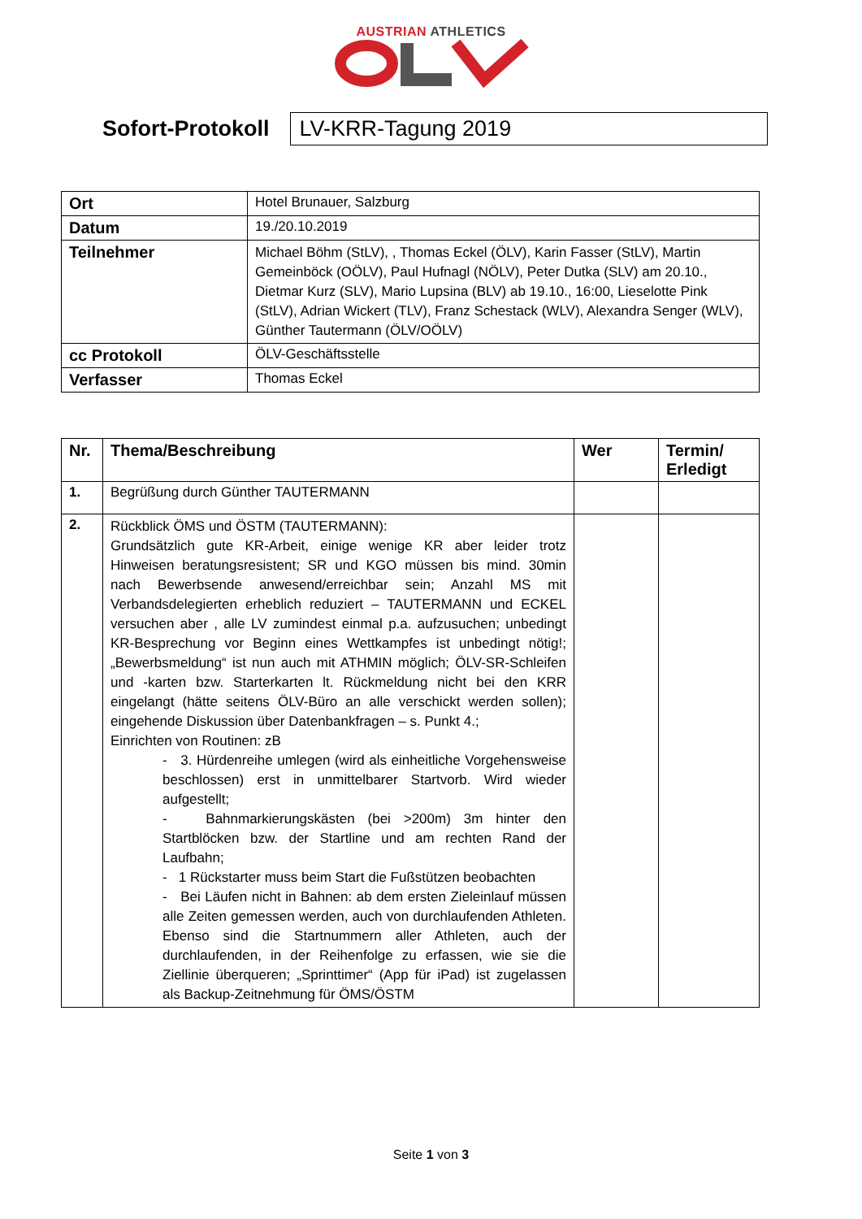AUSTRIAN ATHLETICS
Sofort-Protokoll
LV-KRR-Tagung 2019
| Ort | Hotel Brunauer, Salzburg |
| Datum | 19./20.10.2019 |
| Teilnehmer | Michael Böhm (StLV), , Thomas Eckel (ÖLV), Karin Fasser (StLV), Martin Gemeinböck (OÖLV), Paul Hufnagl (NÖLV), Peter Dutka (SLV) am 20.10., Dietmar Kurz (SLV), Mario Lupsina (BLV) ab 19.10., 16:00, Lieselotte Pink (StLV), Adrian Wickert (TLV), Franz Schestack (WLV), Alexandra Senger (WLV), Günther Tautermann (ÖLV/OÖLV) |
| cc Protokoll | ÖLV-Geschäftsstelle |
| Verfasser | Thomas Eckel |
| Nr. | Thema/Beschreibung | Wer | Termin/ Erledigt |
| --- | --- | --- | --- |
| 1. | Begrüßung durch Günther TAUTERMANN | | |
| 2. | Rückblick ÖMS und ÖSTM (TAUTERMANN): Grundsätzlich gute KR-Arbeit, einige wenige KR aber leider trotz Hinweisen beratungsresistent; SR und KGO müssen bis mind. 30min nach Bewerbsende anwesend/erreichbar sein; Anzahl MS mit Verbandsdelegierten erheblich reduziert – TAUTERMANN und ECKEL versuchen aber , alle LV zumindest einmal p.a. aufzusuchen; unbedingt KR-Besprechung vor Beginn eines Wettkampfes ist unbedingt nötig!; „Bewerbsmeldung“ ist nun auch mit ATHMIN möglich; ÖLV-SR-Schleifen und -karten bzw. Starterkarten lt. Rückmeldung nicht bei den KRR eingelangt (hätte seitens ÖLV-Büro an alle verschickt werden sollen); eingehende Diskussion über Datenbankfragen – s. Punkt 4.; Einrichten von Routinen: zB - 3. Hürdenreihe umlegen (wird als einheitliche Vorgehensweise beschlossen) erst in unmittelbarer Startvorb. Wird wieder aufgestellt; - Bahnmarkierungskästen (bei >200m) 3m hinter den Startblöcken bzw. der Startline und am rechten Rand der Laufbahn; - 1 Rückstarter muss beim Start die Fußstützen beobachten - Bei Läufen nicht in Bahnen: ab dem ersten Zieleinlauf müssen alle Zeiten gemessen werden, auch von durchlaufenden Athleten. Ebenso sind die Startnummern aller Athleten, auch der durchlaufenden, in der Reihenfolge zu erfassen, wie sie die Ziellinie überqueren; „Sprinttimer“ (App für iPad) ist zugelassen als Backup-Zeitnehmung für ÖMS/ÖSTM | | |
Seite 1 von 3